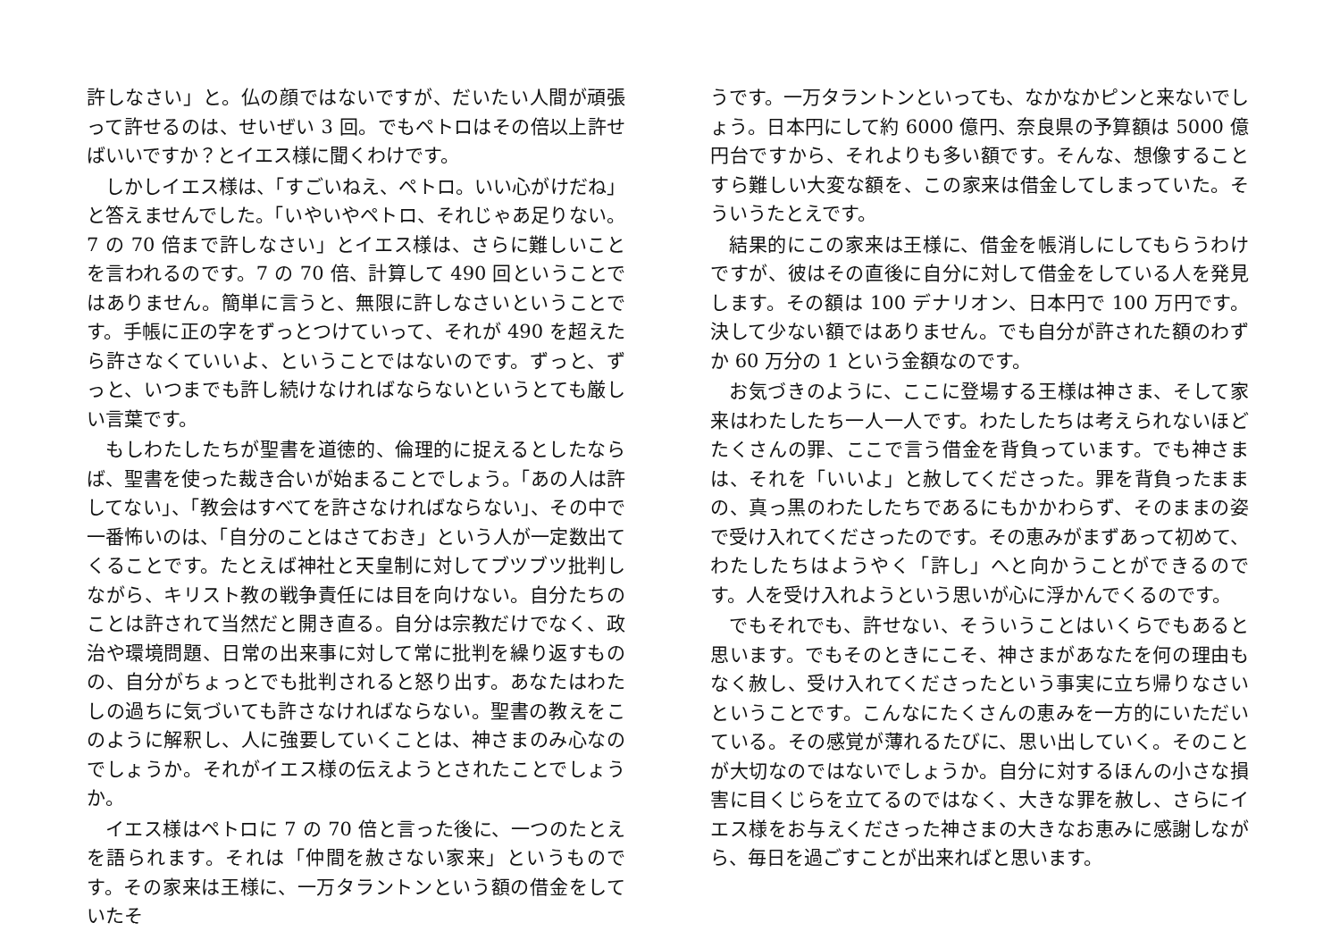許しなさい」と。仏の顔ではないですが、だいたい人間が頑張って許せるのは、せいぜい 3 回。でもペトロはその倍以上許せばいいですか？とイエス様に聞くわけです。
しかしイエス様は、「すごいねえ、ペトロ。いい心がけだね」と答えませんでした。「いやいやペトロ、それじゃあ足りない。7 の 70 倍まで許しなさい」とイエス様は、さらに難しいことを言われるのです。7 の 70 倍、計算して 490 回ということではありません。簡単に言うと、無限に許しなさいということです。手帳に正の字をずっとつけていって、それが 490 を超えたら許さなくていいよ、ということではないのです。ずっと、ずっと、いつまでも許し続けなければならないというとても厳しい言葉です。
もしわたしたちが聖書を道徳的、倫理的に捉えるとしたならば、聖書を使った裁き合いが始まることでしょう。「あの人は許してない」、「教会はすべてを許さなければならない」、その中で一番怖いのは、「自分のことはさておき」という人が一定数出てくることです。たとえば神社と天皇制に対してブツブツ批判しながら、キリスト教の戦争責任には目を向けない。自分たちのことは許されて当然だと開き直る。自分は宗教だけでなく、政治や環境問題、日常の出来事に対して常に批判を繰り返すものの、自分がちょっとでも批判されると怒り出す。あなたはわたしの過ちに気づいても許さなければならない。聖書の教えをこのように解釈し、人に強要していくことは、神さまのみ心なのでしょうか。それがイエス様の伝えようとされたことでしょうか。
イエス様はペトロに 7 の 70 倍と言った後に、一つのたとえを語られます。それは「仲間を赦さない家来」というものです。その家来は王様に、一万タラントンという額の借金をしていたそ
うです。一万タラントンといっても、なかなかピンと来ないでしょう。日本円にして約 6000 億円、奈良県の予算額は 5000 億円台ですから、それよりも多い額です。そんな、想像することすら難しい大変な額を、この家来は借金してしまっていた。そういうたとえです。
結果的にこの家来は王様に、借金を帳消しにしてもらうわけですが、彼はその直後に自分に対して借金をしている人を発見します。その額は 100 デナリオン、日本円で 100 万円です。決して少ない額ではありません。でも自分が許された額のわずか 60 万分の 1 という金額なのです。
お気づきのように、ここに登場する王様は神さま、そして家来はわたしたち一人一人です。わたしたちは考えられないほどたくさんの罪、ここで言う借金を背負っています。でも神さまは、それを「いいよ」と赦してくださった。罪を背負ったままの、真っ黒のわたしたちであるにもかかわらず、そのままの姿で受け入れてくださったのです。その恵みがまずあって初めて、わたしたちはようやく「許し」へと向かうことができるのです。人を受け入れようという思いが心に浮かんでくるのです。
でもそれでも、許せない、そういうことはいくらでもあると思います。でもそのときにこそ、神さまがあなたを何の理由もなく赦し、受け入れてくださったという事実に立ち帰りなさいということです。こんなにたくさんの恵みを一方的にいただいている。その感覚が薄れるたびに、思い出していく。そのことが大切なのではないでしょうか。自分に対するほんの小さな損害に目くじらを立てるのではなく、大きな罪を赦し、さらにイエス様をお与えくださった神さまの大きなお恵みに感謝しながら、毎日を過ごすことが出来ればと思います。